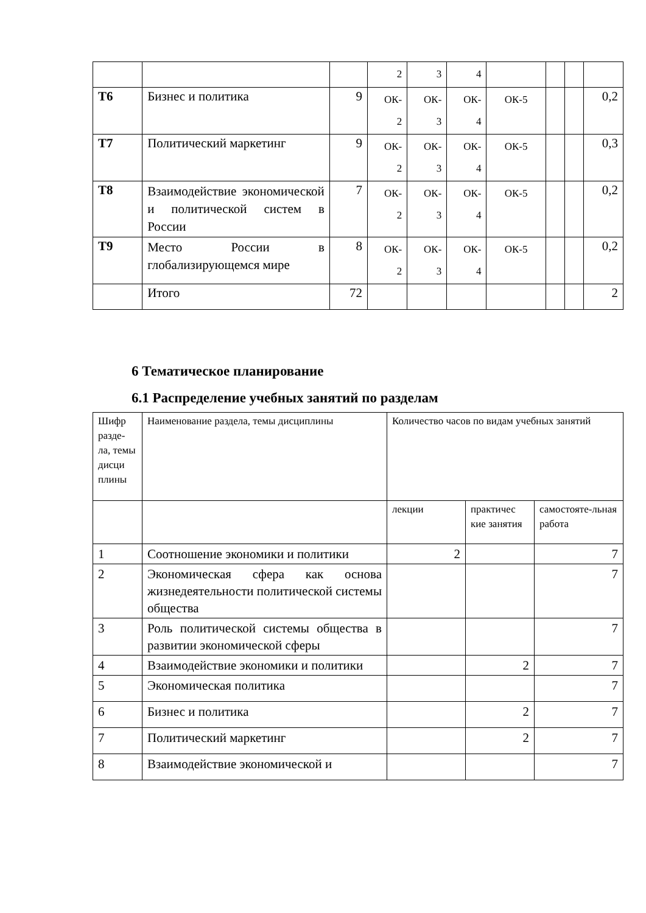| | | | 2 | 3 | 4 | | | | |
| Т6 | Бизнес и политика | 9 | ОК- 2 | ОК- 3 | ОК- 4 | ОК-5 | | | 0,2 |
| Т7 | Политический маркетинг | 9 | ОК- 2 | ОК- 3 | ОК- 4 | ОК-5 | | | 0,3 |
| Т8 | Взаимодействие экономической и политической систем в России | 7 | ОК- 2 | ОК- 3 | ОК- 4 | ОК-5 | | | 0,2 |
| Т9 | Место России в глобализирующемся мире | 8 | ОК- 2 | ОК- 3 | ОК- 4 | ОК-5 | | | 0,2 |
| | Итого | 72 | | | | | | | 2 |
6 Тематическое планирование
6.1 Распределение учебных занятий по разделам
| Шифр разде-ла, темы дисци плины | Наименование раздела, темы дисциплины | Количество часов по видам учебных занятий | | |
| | | лекции | практичес кие занятия | самостояте-льная работа |
| 1 | Соотношение экономики и политики | 2 | | 7 |
| 2 | Экономическая сфера как основа жизнедеятельности политической системы общества | | | 7 |
| 3 | Роль политической системы общества в развитии экономической сферы | | | 7 |
| 4 | Взаимодействие экономики и политики | | 2 | 7 |
| 5 | Экономическая политика | | | 7 |
| 6 | Бизнес и политика | | 2 | 7 |
| 7 | Политический маркетинг | | 2 | 7 |
| 8 | Взаимодействие экономической и | | | 7 |